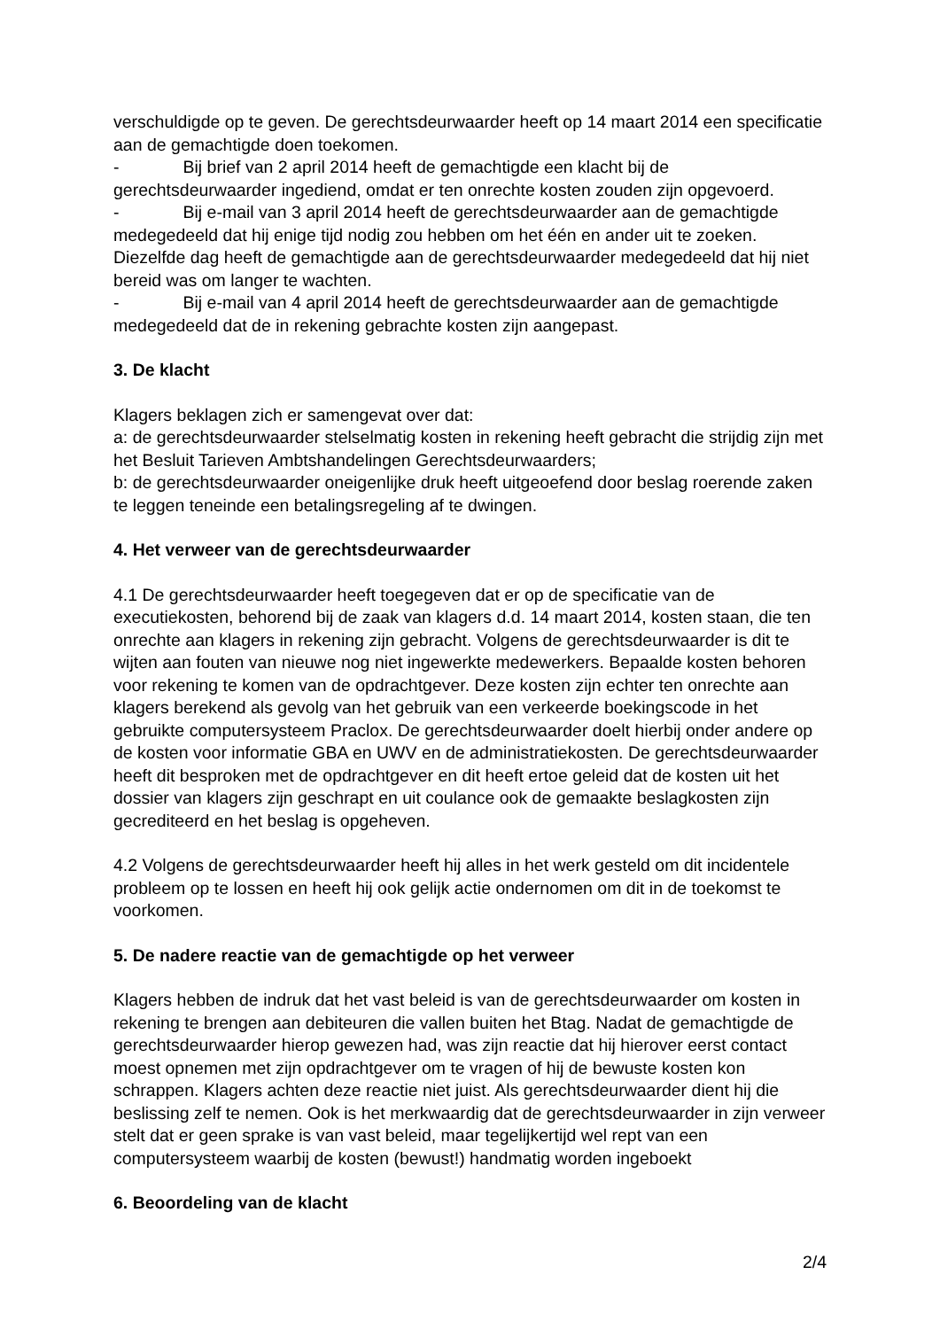verschuldigde op te geven. De gerechtsdeurwaarder heeft op 14 maart 2014 een specificatie aan de gemachtigde doen toekomen.
- Bij brief van 2 april 2014 heeft de gemachtigde een klacht bij de gerechtsdeurwaarder ingediend, omdat er ten onrechte kosten zouden zijn opgevoerd.
- Bij e-mail van 3 april 2014 heeft de gerechtsdeurwaarder aan de gemachtigde medegedeeld dat hij enige tijd nodig zou hebben om het één en ander uit te zoeken. Diezelfde dag heeft de gemachtigde aan de gerechtsdeurwaarder medegedeeld dat hij niet bereid was om langer te wachten.
- Bij e-mail van 4 april 2014 heeft de gerechtsdeurwaarder aan de gemachtigde medegedeeld dat de in rekening gebrachte kosten zijn aangepast.
3. De klacht
Klagers beklagen zich er samengevat over dat:
a: de gerechtsdeurwaarder stelselmatig kosten in rekening heeft gebracht die strijdig zijn met het Besluit Tarieven Ambtshandelingen Gerechtsdeurwaarders;
b: de gerechtsdeurwaarder oneigenlijke druk heeft uitgeoefend door beslag roerende zaken te leggen teneinde een betalingsregeling af te dwingen.
4. Het verweer van de gerechtsdeurwaarder
4.1 De gerechtsdeurwaarder heeft toegegeven dat er op de specificatie van de executiekosten, behorend bij de zaak van klagers d.d. 14 maart 2014, kosten staan, die ten onrechte aan klagers in rekening zijn gebracht. Volgens de gerechtsdeurwaarder is dit te wijten aan fouten van nieuwe nog niet ingewerkte medewerkers. Bepaalde kosten behoren voor rekening te komen van de opdrachtgever. Deze kosten zijn echter ten onrechte aan klagers berekend als gevolg van het gebruik van een verkeerde boekingscode in het gebruikte computersysteem Praclox. De gerechtsdeurwaarder doelt hierbij onder andere op de kosten voor informatie GBA en UWV en de administratiekosten. De gerechtsdeurwaarder heeft dit besproken met de opdrachtgever en dit heeft ertoe geleid dat de kosten uit het dossier van klagers zijn geschrapt en uit coulance ook de gemaakte beslagkosten zijn gecrediteerd en het beslag is opgeheven.
4.2 Volgens de gerechtsdeurwaarder heeft hij alles in het werk gesteld om dit incidentele probleem op te lossen en heeft hij ook gelijk actie ondernomen om dit in de toekomst te voorkomen.
5. De nadere reactie van de gemachtigde op het verweer
Klagers hebben de indruk dat het vast beleid is van de gerechtsdeurwaarder om kosten in rekening te brengen aan debiteuren die vallen buiten het Btag. Nadat de gemachtigde de gerechtsdeurwaarder hierop gewezen had, was zijn reactie dat hij hierover eerst contact moest opnemen met zijn opdrachtgever om te vragen of hij de bewuste kosten kon schrappen. Klagers achten deze reactie niet juist. Als gerechtsdeurwaarder dient hij die beslissing zelf te nemen. Ook is het merkwaardig dat de gerechtsdeurwaarder in zijn verweer stelt dat er geen sprake is van vast beleid, maar tegelijkertijd wel rept van een computersysteem waarbij de kosten (bewust!) handmatig worden ingeboekt
6. Beoordeling van de klacht
2/4